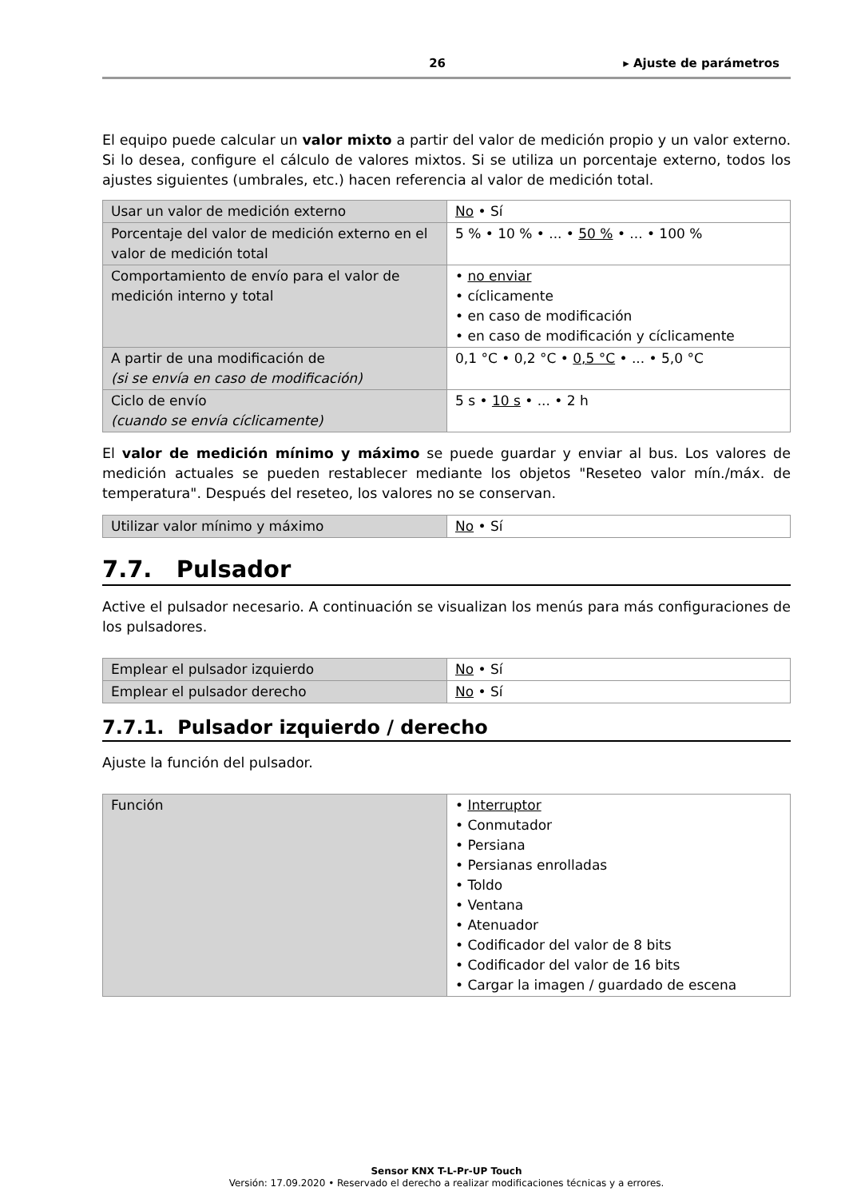26 ▸ Ajuste de parámetros
El equipo puede calcular un valor mixto a partir del valor de medición propio y un valor externo. Si lo desea, configure el cálculo de valores mixtos. Si se utiliza un porcentaje externo, todos los ajustes siguientes (umbrales, etc.) hacen referencia al valor de medición total.
| Usar un valor de medición externo | No • Sí |
| Porcentaje del valor de medición externo en el valor de medición total | 5 % • 10 % • ... • 50 % • ... • 100 % |
| Comportamiento de envío para el valor de medición interno y total | • no enviar • cíclicamente • en caso de modificación • en caso de modificación y cíclicamente |
| A partir de una modificación de (si se envía en caso de modificación) | 0,1 °C • 0,2 °C • 0,5 °C • ... • 5,0 °C |
| Ciclo de envío (cuando se envía cíclicamente) | 5 s • 10 s • ... • 2 h |
El valor de medición mínimo y máximo se puede guardar y enviar al bus. Los valores de medición actuales se pueden restablecer mediante los objetos "Reseteo valor mín./máx. de temperatura". Después del reseteo, los valores no se conservan.
| Utilizar valor mínimo y máximo | No • Sí |
7.7. Pulsador
Active el pulsador necesario. A continuación se visualizan los menús para más configuraciones de los pulsadores.
| Emplear el pulsador izquierdo | No • Sí |
| Emplear el pulsador derecho | No • Sí |
7.7.1. Pulsador izquierdo / derecho
Ajuste la función del pulsador.
| Función | • Interruptor • Conmutador • Persiana • Persianas enrolladas • Toldo • Ventana • Atenuador • Codificador del valor de 8 bits • Codificador del valor de 16 bits • Cargar la imagen / guardado de escena |
Sensor KNX T-L-Pr-UP Touch
Versión: 17.09.2020 • Reservado el derecho a realizar modificaciones técnicas y a errores.